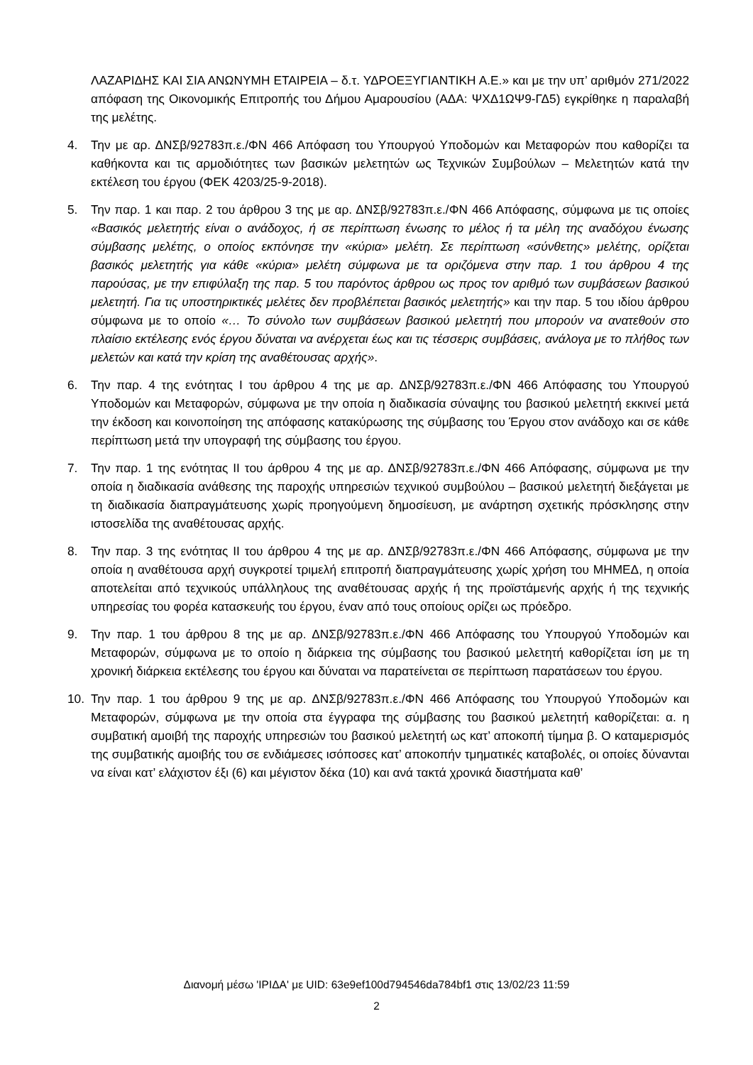ΛΑΖΑΡΙΔΗΣ ΚΑΙ ΣΙΑ ΑΝΩΝΥΜΗ ΕΤΑΙΡΕΙΑ – δ.τ. ΥΔΡΟΕΞΥΓΙΑΝΤΙΚΗ Α.Ε.» και με την υπ’ αριθμόν 271/2022 απόφαση της Οικονομικής Επιτροπής του Δήμου Αμαρουσίου (ΑΔΑ: ΨΧΔ1ΩΨ9-ΓΔ5) εγκρίθηκε η παραλαβή της μελέτης.
4. Την με αρ. ΔΝΣβ/92783π.ε./ΦΝ 466 Απόφαση του Υπουργού Υποδομών και Μεταφορών που καθορίζει τα καθήκοντα και τις αρμοδιότητες των βασικών μελετητών ως Τεχνικών Συμβούλων – Μελετητών κατά την εκτέλεση του έργου (ΦΕΚ 4203/25-9-2018).
5. Την παρ. 1 και παρ. 2 του άρθρου 3 της με αρ. ΔΝΣβ/92783π.ε./ΦΝ 466 Απόφασης, σύμφωνα με τις οποίες «Βασικός μελετητής είναι ο ανάδοχος, ή σε περίπτωση ένωσης το μέλος ή τα μέλη της αναδόχου ένωσης σύμβασης μελέτης, ο οποίος εκπόνησε την «κύρια» μελέτη. Σε περίπτωση «σύνθετης» μελέτης, ορίζεται βασικός μελετητής για κάθε «κύρια» μελέτη σύμφωνα με τα οριζόμενα στην παρ. 1 του άρθρου 4 της παρούσας, με την επιφύλαξη της παρ. 5 του παρόντος άρθρου ως προς τον αριθμό των συμβάσεων βασικού μελετητή. Για τις υποστηρικτικές μελέτες δεν προβλέπεται βασικός μελετητής» και την παρ. 5 του ιδίου άρθρου σύμφωνα με το οποίο «… Το σύνολο των συμβάσεων βασικού μελετητή που μπορούν να ανατεθούν στο πλαίσιο εκτέλεσης ενός έργου δύναται να ανέρχεται έως και τις τέσσερις συμβάσεις, ανάλογα με το πλήθος των μελετών και κατά την κρίση της αναθέτουσας αρχής».
6. Την παρ. 4 της ενότητας Ι του άρθρου 4 της με αρ. ΔΝΣβ/92783π.ε./ΦΝ 466 Απόφασης του Υπουργού Υποδομών και Μεταφορών, σύμφωνα με την οποία η διαδικασία σύναψης του βασικού μελετητή εκκινεί μετά την έκδοση και κοινοποίηση της απόφασης κατακύρωσης της σύμβασης του Έργου στον ανάδοχο και σε κάθε περίπτωση μετά την υπογραφή της σύμβασης του έργου.
7. Την παρ. 1 της ενότητας ΙΙ του άρθρου 4 της με αρ. ΔΝΣβ/92783π.ε./ΦΝ 466 Απόφασης, σύμφωνα με την οποία η διαδικασία ανάθεσης της παροχής υπηρεσιών τεχνικού συμβούλου – βασικού μελετητή διεξάγεται με τη διαδικασία διαπραγμάτευσης χωρίς προηγούμενη δημοσίευση, με ανάρτηση σχετικής πρόσκλησης στην ιστοσελίδα της αναθέτουσας αρχής.
8. Την παρ. 3 της ενότητας ΙΙ του άρθρου 4 της με αρ. ΔΝΣβ/92783π.ε./ΦΝ 466 Απόφασης, σύμφωνα με την οποία η αναθέτουσα αρχή συγκροτεί τριμελή επιτροπή διαπραγμάτευσης χωρίς χρήση του ΜΗΜΕΔ, η οποία αποτελείται από τεχνικούς υπάλληλους της αναθέτουσας αρχής ή της προϊστάμενής αρχής ή της τεχνικής υπηρεσίας του φορέα κατασκευής του έργου, έναν από τους οποίους ορίζει ως πρόεδρο.
9. Την παρ. 1 του άρθρου 8 της με αρ. ΔΝΣβ/92783π.ε./ΦΝ 466 Απόφασης του Υπουργού Υποδομών και Μεταφορών, σύμφωνα με το οποίο η διάρκεια της σύμβασης του βασικού μελετητή καθορίζεται ίση με τη χρονική διάρκεια εκτέλεσης του έργου και δύναται να παρατείνεται σε περίπτωση παρατάσεων του έργου.
10. Την παρ. 1 του άρθρου 9 της με αρ. ΔΝΣβ/92783π.ε./ΦΝ 466 Απόφασης του Υπουργού Υποδομών και Μεταφορών, σύμφωνα με την οποία στα έγγραφα της σύμβασης του βασικού μελετητή καθορίζεται: α. η συμβατική αμοιβή της παροχής υπηρεσιών του βασικού μελετητή ως κατ’ αποκοπή τίμημα β. Ο καταμερισμός της συμβατικής αμοιβής του σε ενδιάμεσες ισόποσες κατ’ αποκοπήν τμηματικές καταβολές, οι οποίες δύνανται να είναι κατ’ ελάχιστον έξι (6) και μέγιστον δέκα (10) και ανά τακτά χρονικά διαστήματα καθ’
Διανομή μέσω 'ΙΡΙΔΑ' με UID: 63e9ef100d794546da784bf1 στις 13/02/23 11:59
2